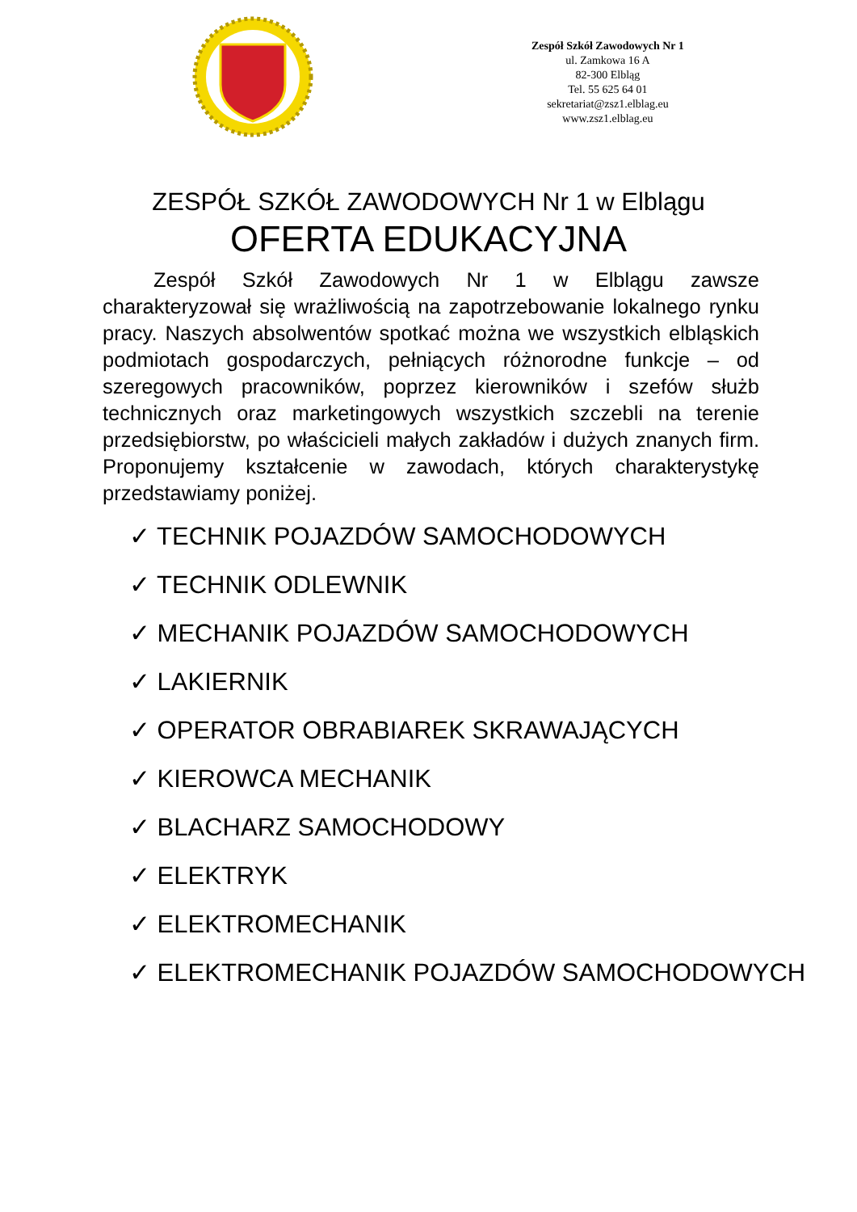Zespół Szkół Zawodowych Nr 1
ul. Zamkowa 16 A
82-300 Elbląg
Tel. 55 625 64 01
sekretariat@zsz1.elblag.eu
www.zsz1.elblag.eu
ZESPÓŁ SZKÓŁ ZAWODOWYCH Nr 1 w Elblągu
OFERTA EDUKACYJNA
Zespół Szkół Zawodowych Nr 1 w Elblągu zawsze charakteryzował się wrażliwością na zapotrzebowanie lokalnego rynku pracy. Naszych absolwentów spotkać można we wszystkich elbląskich podmiotach gospodarczych, pełniących różnorodne funkcje – od szeregowych pracowników, poprzez kierowników i szefów służb technicznych oraz marketingowych wszystkich szczebli na terenie przedsiębiorstw, po właścicieli małych zakładów i dużych znanych firm. Proponujemy kształcenie w zawodach, których charakterystykę przedstawiamy poniżej.
✓ TECHNIK POJAZDÓW SAMOCHODOWYCH
✓ TECHNIK ODLEWNIK
✓ MECHANIK POJAZDÓW SAMOCHODOWYCH
✓ LAKIERNIK
✓ OPERATOR OBRABIAREK SKRAWAJĄCYCH
✓ KIEROWCA MECHANIK
✓ BLACHARZ SAMOCHODOWY
✓ ELEKTRYK
✓ ELEKTROMECHANIK
✓ ELEKTROMECHANIK POJAZDÓW SAMOCHODOWYCH